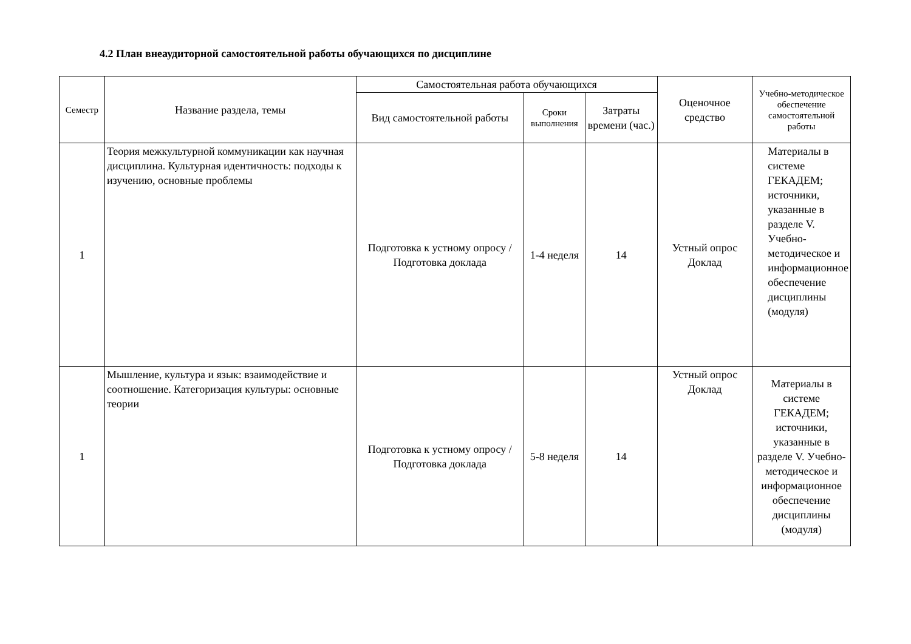4.2 План внеаудиторной самостоятельной работы обучающихся по дисциплине
| Семестр | Название раздела, темы | Самостоятельная работа обучающихся | | | Оценочное средство | Учебно-методическое обеспечение самостоятельной работы |
| --- | --- | --- | --- | --- | --- | --- |
| | | Вид самостоятельной работы | Сроки выполнения | Затраты времени (час.) | | |
| 1 | Теория межкультурной коммуникации как научная дисциплина. Культурная идентичность: подходы к изучению, основные проблемы | Подготовка к устному опросу / Подготовка доклада | 1-4 неделя | 14 | Устный опрос Доклад | Материалы в системе ГЕКАДЕМ; источники, указанные в разделе V. Учебно-методическое и информационное обеспечение дисциплины (модуля) |
| 1 | Мышление, культура и язык: взаимодействие и соотношение. Категоризация культуры: основные теории | Подготовка к устному опросу / Подготовка доклада | 5-8 неделя | 14 | Устный опрос Доклад | Материалы в системе ГЕКАДЕМ; источники, указанные в разделе V. Учебно-методическое и информационное обеспечение дисциплины (модуля) |